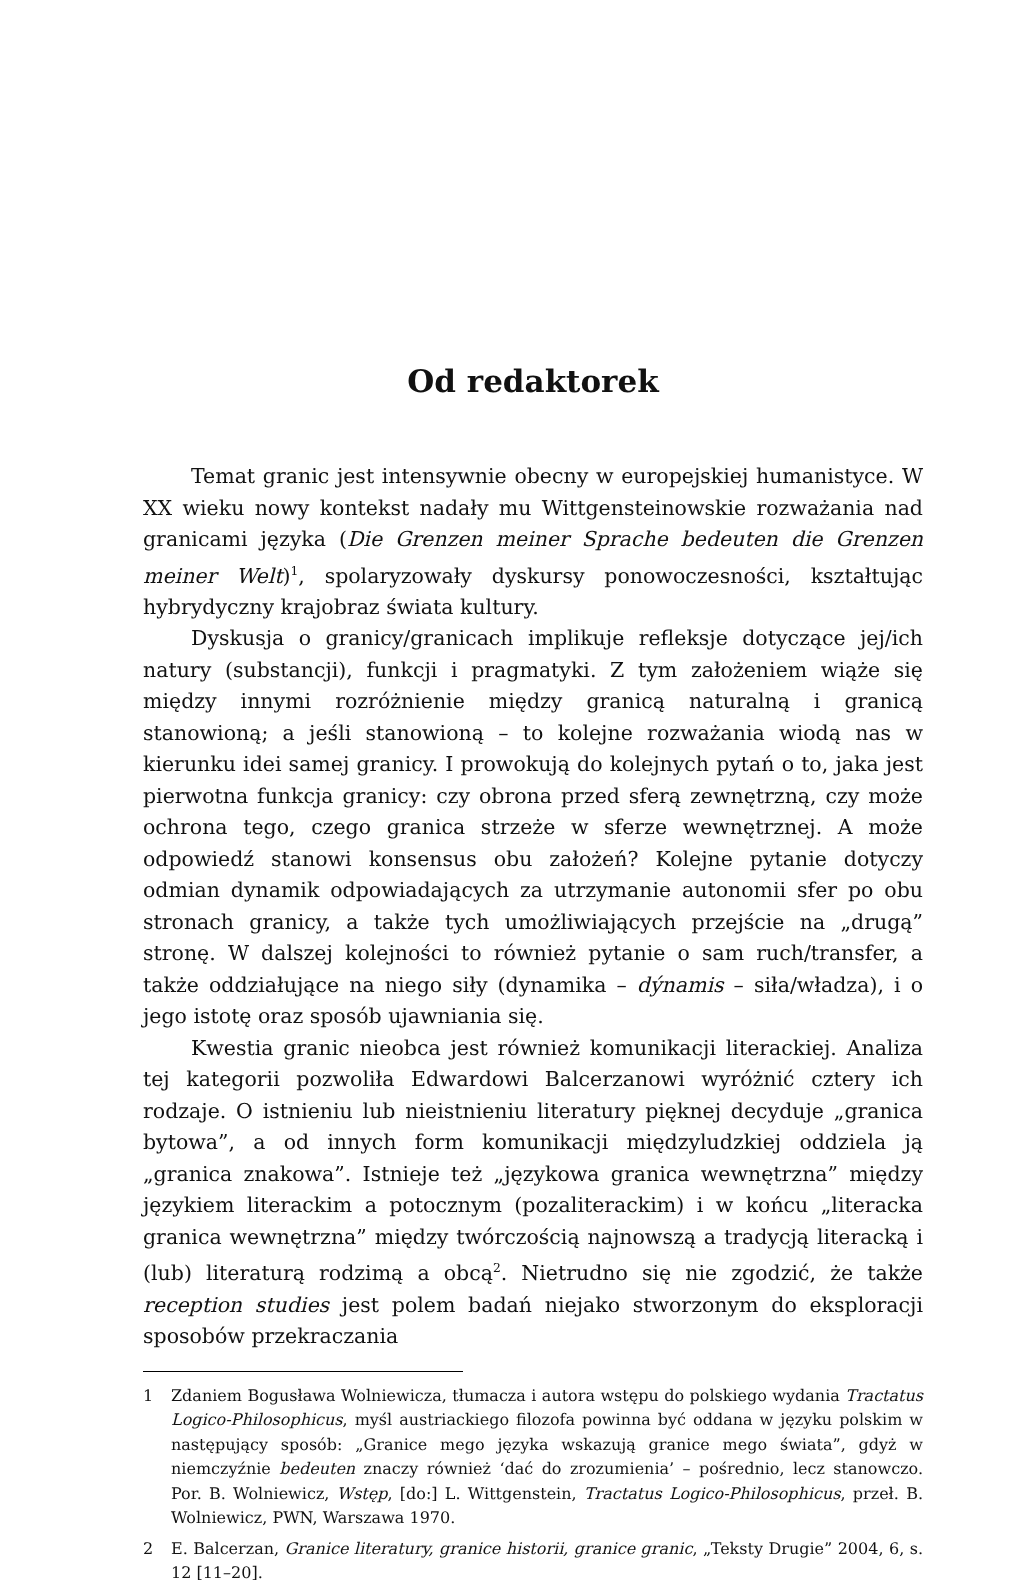Od redaktorek
Temat granic jest intensywnie obecny w europejskiej humanistyce. W XX wieku nowy kontekst nadały mu Wittgensteinowskie rozważania nad granicami języka (Die Grenzen meiner Sprache bedeuten die Grenzen meiner Welt)<sup>1</sup>, spolaryzowały dyskursy ponowoczesności, kształtując hybrydyczny krajobraz świata kultury.
Dyskusja o granicy/granicach implikuje refleksje dotyczące jej/ich natury (substancji), funkcji i pragmatyki. Z tym założeniem wiąże się między innymi rozróżnienie między granicą naturalną i granicą stanowioną; a jeśli stanowioną – to kolejne rozważania wiodą nas w kierunku idei samej granicy. I prowokują do kolejnych pytań o to, jaka jest pierwotna funkcja granicy: czy obrona przed sferą zewnętrzną, czy może ochrona tego, czego granica strzeże w sferze wewnętrznej. A może odpowiedź stanowi konsensus obu założeń? Kolejne pytanie dotyczy odmian dynamik odpowiadających za utrzymanie autonomii sfer po obu stronach granicy, a także tych umożliwiających przejście na „drugą” stronę. W dalszej kolejności to również pytanie o sam ruch/transfer, a także oddziałujące na niego siły (dynamika – dýnamis – siła/władza), i o jego istotę oraz sposób ujawniania się.
Kwestia granic nieobca jest również komunikacji literackiej. Analiza tej kategorii pozwoliła Edwardowi Balcerzanowi wyróżnić cztery ich rodzaje. O istnieniu lub nieistnieniu literatury pięknej decyduje „granica bytowa”, a od innych form komunikacji międzyludzkiej oddziela ją „granica znakowa”. Istnieje też „językowa granica wewnętrzna” między językiem literackim a potocznym (pozaliterackim) i w końcu „literacka granica wewnętrzna” między twórczością najnowszą a tradycją literacką i (lub) literaturą rodzimą a obcą<sup>2</sup>. Nietrudno się nie zgodzić, że także reception studies jest polem badań niejako stworzonym do eksploracji sposobów przekraczania
1 Zdaniem Bogusława Wolniewicza, tłumacza i autora wstępu do polskiego wydania Tractatus Logico-Philosophicus, myśl austriackiego filozofa powinna być oddana w języku polskim w następujący sposób: „Granice mego języka wskazują granice mego świata”, gdyż w niemczyźnie bedeuten znaczy również ‘dać do zrozumienia’ – pośrednio, lecz stanowczo. Por. B. Wolniewicz, Wstęp, [do:] L. Wittgenstein, Tractatus Logico-Philosophicus, przeł. B. Wolniewicz, PWN, Warszawa 1970.
2 E. Balcerzan, Granice literatury, granice historii, granice granic, „Teksty Drugie” 2004, 6, s. 12 [11–20].